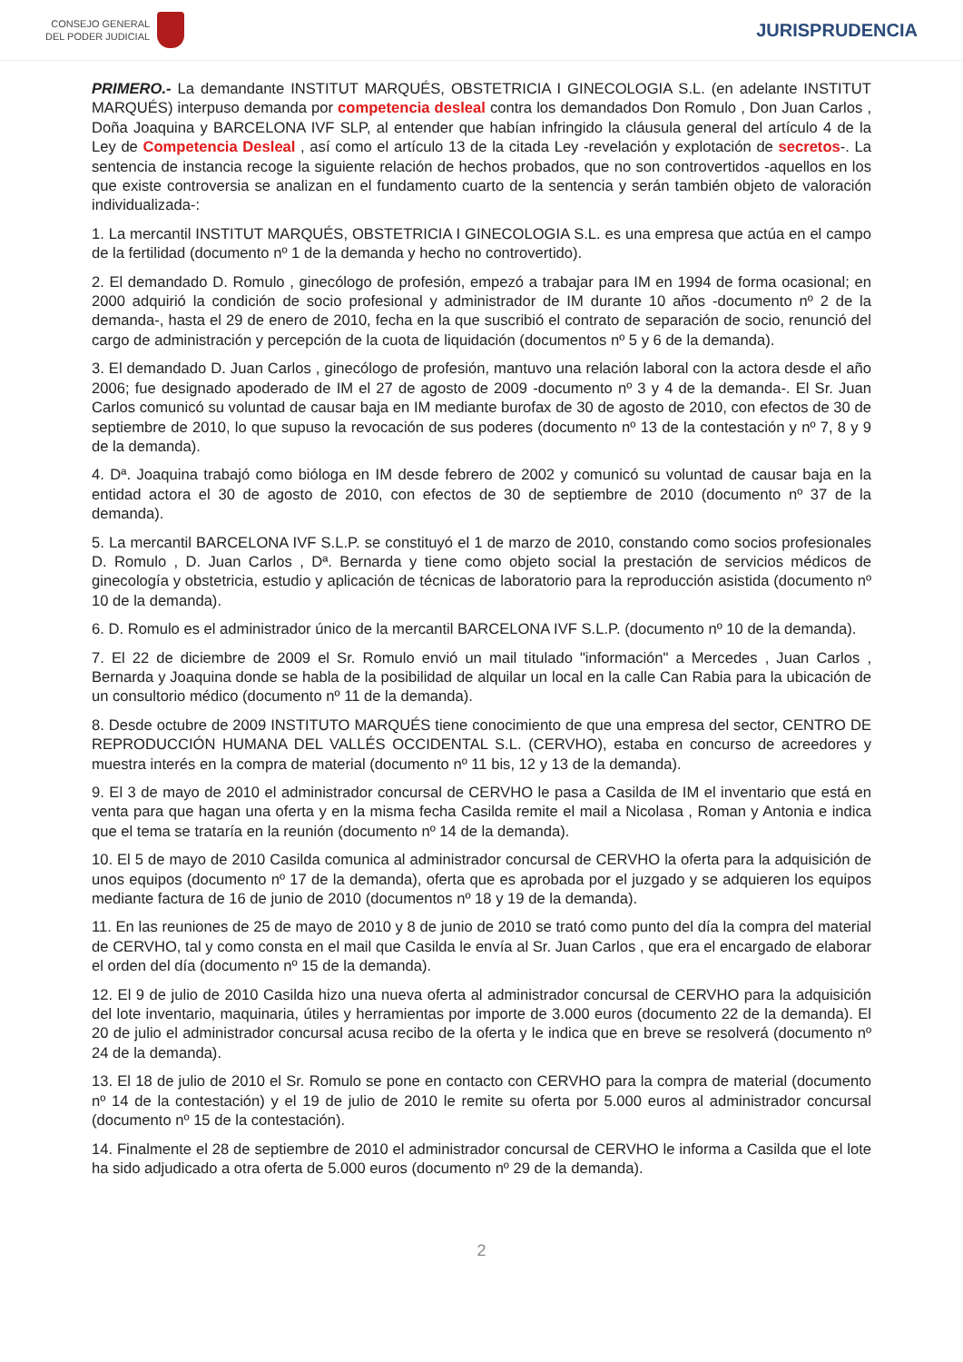CONSEJO GENERAL
DEL PODER JUDICIAL
JURISPRUDENCIA
PRIMERO.- La demandante INSTITUT MARQUÉS, OBSTETRICIA I GINECOLOGIA S.L. (en adelante INSTITUT MARQUÉS) interpuso demanda por competencia desleal contra los demandados Don Romulo , Don Juan Carlos , Doña Joaquina y BARCELONA IVF SLP, al entender que habían infringido la cláusula general del artículo 4 de la Ley de Competencia Desleal , así como el artículo 13 de la citada Ley -revelación y explotación de secretos-. La sentencia de instancia recoge la siguiente relación de hechos probados, que no son controvertidos -aquellos en los que existe controversia se analizan en el fundamento cuarto de la sentencia y serán también objeto de valoración individualizada-:
1. La mercantil INSTITUT MARQUÉS, OBSTETRICIA I GINECOLOGIA S.L. es una empresa que actúa en el campo de la fertilidad (documento nº 1 de la demanda y hecho no controvertido).
2. El demandado D. Romulo , ginecólogo de profesión, empezó a trabajar para IM en 1994 de forma ocasional; en 2000 adquirió la condición de socio profesional y administrador de IM durante 10 años -documento nº 2 de la demanda-, hasta el 29 de enero de 2010, fecha en la que suscribió el contrato de separación de socio, renunció del cargo de administración y percepción de la cuota de liquidación (documentos nº 5 y 6 de la demanda).
3. El demandado D. Juan Carlos , ginecólogo de profesión, mantuvo una relación laboral con la actora desde el año 2006; fue designado apoderado de IM el 27 de agosto de 2009 -documento nº 3 y 4 de la demanda-. El Sr. Juan Carlos comunicó su voluntad de causar baja en IM mediante burofax de 30 de agosto de 2010, con efectos de 30 de septiembre de 2010, lo que supuso la revocación de sus poderes (documento nº 13 de la contestación y nº 7, 8 y 9 de la demanda).
4. Dª. Joaquina trabajó como bióloga en IM desde febrero de 2002 y comunicó su voluntad de causar baja en la entidad actora el 30 de agosto de 2010, con efectos de 30 de septiembre de 2010 (documento nº 37 de la demanda).
5. La mercantil BARCELONA IVF S.L.P. se constituyó el 1 de marzo de 2010, constando como socios profesionales D. Romulo , D. Juan Carlos , Dª. Bernarda y tiene como objeto social la prestación de servicios médicos de ginecología y obstetricia, estudio y aplicación de técnicas de laboratorio para la reproducción asistida (documento nº 10 de la demanda).
6. D. Romulo es el administrador único de la mercantil BARCELONA IVF S.L.P. (documento nº 10 de la demanda).
7. El 22 de diciembre de 2009 el Sr. Romulo envió un mail titulado "información" a Mercedes , Juan Carlos , Bernarda y Joaquina donde se habla de la posibilidad de alquilar un local en la calle Can Rabia para la ubicación de un consultorio médico (documento nº 11 de la demanda).
8. Desde octubre de 2009 INSTITUTO MARQUÉS tiene conocimiento de que una empresa del sector, CENTRO DE REPRODUCCIÓN HUMANA DEL VALLÉS OCCIDENTAL S.L. (CERVHO), estaba en concurso de acreedores y muestra interés en la compra de material (documento nº 11 bis, 12 y 13 de la demanda).
9. El 3 de mayo de 2010 el administrador concursal de CERVHO le pasa a Casilda de IM el inventario que está en venta para que hagan una oferta y en la misma fecha Casilda remite el mail a Nicolasa , Roman y Antonia e indica que el tema se trataría en la reunión (documento nº 14 de la demanda).
10. El 5 de mayo de 2010 Casilda comunica al administrador concursal de CERVHO la oferta para la adquisición de unos equipos (documento nº 17 de la demanda), oferta que es aprobada por el juzgado y se adquieren los equipos mediante factura de 16 de junio de 2010 (documentos nº 18 y 19 de la demanda).
11. En las reuniones de 25 de mayo de 2010 y 8 de junio de 2010 se trató como punto del día la compra del material de CERVHO, tal y como consta en el mail que Casilda le envía al Sr. Juan Carlos , que era el encargado de elaborar el orden del día (documento nº 15 de la demanda).
12. El 9 de julio de 2010 Casilda hizo una nueva oferta al administrador concursal de CERVHO para la adquisición del lote inventario, maquinaria, útiles y herramientas por importe de 3.000 euros (documento 22 de la demanda). El 20 de julio el administrador concursal acusa recibo de la oferta y le indica que en breve se resolverá (documento nº 24 de la demanda).
13. El 18 de julio de 2010 el Sr. Romulo se pone en contacto con CERVHO para la compra de material (documento nº 14 de la contestación) y el 19 de julio de 2010 le remite su oferta por 5.000 euros al administrador concursal (documento nº 15 de la contestación).
14. Finalmente el 28 de septiembre de 2010 el administrador concursal de CERVHO le informa a Casilda que el lote ha sido adjudicado a otra oferta de 5.000 euros (documento nº 29 de la demanda).
2